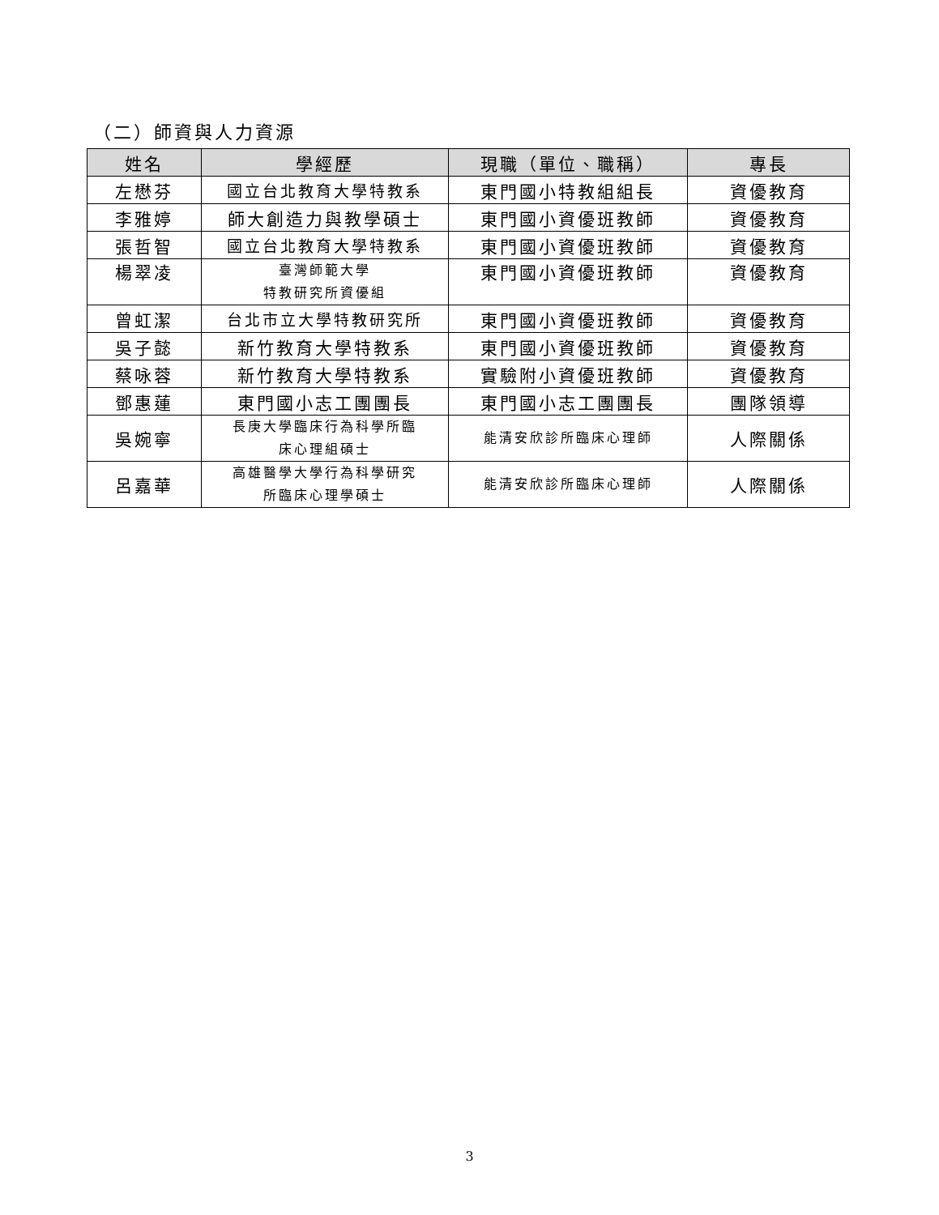（二）師資與人力資源
| 姓名 | 學經歷 | 現職（單位、職稱） | 專長 |
| --- | --- | --- | --- |
| 左懋芬 | 國立台北教育大學特教系 | 東門國小特教組組長 | 資優教育 |
| 李雅婷 | 師大創造力與教學碩士 | 東門國小資優班教師 | 資優教育 |
| 張哲智 | 國立台北教育大學特教系 | 東門國小資優班教師 | 資優教育 |
| 楊翠凌 | 臺灣師範大學 特教研究所資優組 | 東門國小資優班教師 | 資優教育 |
| 曾虹潔 | 台北市立大學特教研究所 | 東門國小資優班教師 | 資優教育 |
| 吳子懿 | 新竹教育大學特教系 | 東門國小資優班教師 | 資優教育 |
| 蔡咏蓉 | 新竹教育大學特教系 | 實驗附小資優班教師 | 資優教育 |
| 鄧惠蓮 | 東門國小志工團團長 | 東門國小志工團團長 | 團隊領導 |
| 吳婉寧 | 長庚大學臨床行為科學所臨 床心理組碩士 | 能清安欣診所臨床心理師 | 人際關係 |
| 呂嘉華 | 高雄醫學大學行為科學研究 所臨床心理學碩士 | 能清安欣診所臨床心理師 | 人際關係 |
3